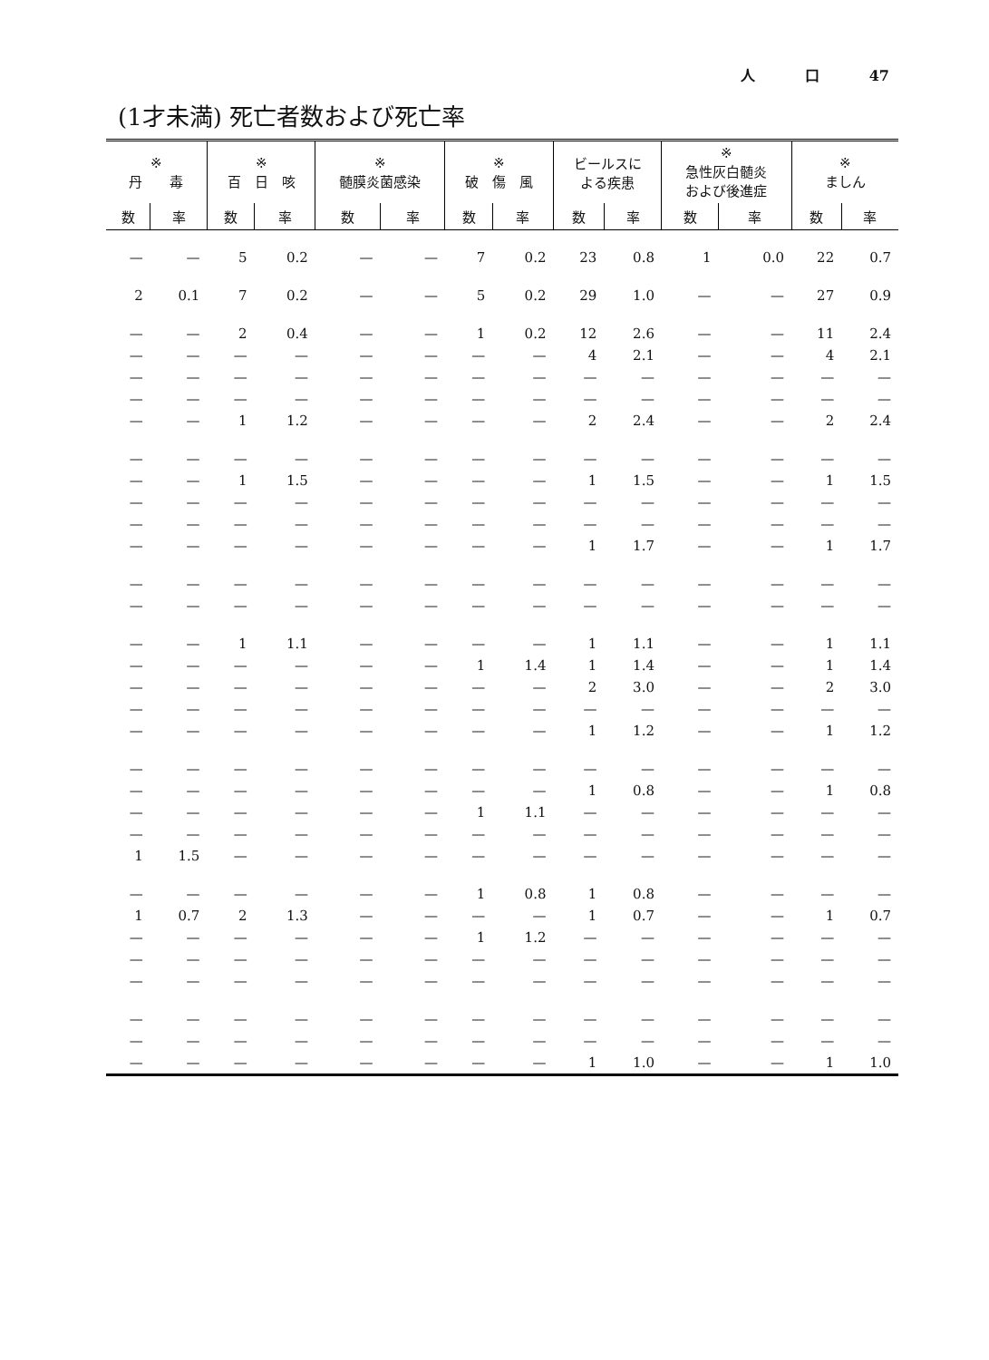人 口 47
(1才未満) 死亡者数および死亡率
| ※ 丹 毒 | | ※ 百 日 咳 | | ※ 髄膜炎菌感染 | | ※ 破 傷 風 | | ビールスに よる疾患 | | ※ 急性灰白髄炎 および後進症 | | ※ ましん | |
| --- | --- | --- | --- | --- | --- | --- | --- | --- | --- | --- | --- | --- | --- |
| 数 | 率 | 数 | 率 | 数 | 率 | 数 | 率 | 数 | 率 | 数 | 率 | 数 | 率 |
| — | — | 5 | 0.2 | — | — | 7 | 0.2 | 23 | 0.8 | 1 | 0.0 | 22 | 0.7 |
| 2 | 0.1 | 7 | 0.2 | — | — | 5 | 0.2 | 29 | 1.0 | — | — | 27 | 0.9 |
| — | — | 2 | 0.4 | — | — | 1 | 0.2 | 12 | 2.6 | — | — | 11 | 2.4 |
| — | — | — | — | — | — | — | — | 4 | 2.1 | — | — | 4 | 2.1 |
| — | — | — | — | — | — | — | — | — | — | — | — | — | — |
| — | — | — | — | — | — | — | — | — | — | — | — | — | — |
| — | — | 1 | 1.2 | — | — | — | — | 2 | 2.4 | — | — | 2 | 2.4 |
| — | — | — | — | — | — | — | — | — | — | — | — | — | — |
| — | — | 1 | 1.5 | — | — | — | — | 1 | 1.5 | — | — | 1 | 1.5 |
| — | — | — | — | — | — | — | — | — | — | — | — | — | — |
| — | — | — | — | — | — | — | — | — | — | — | — | — | — |
| — | — | — | — | — | — | — | — | 1 | 1.7 | — | — | 1 | 1.7 |
| — | — | — | — | — | — | — | — | — | — | — | — | — | — |
| — | — | — | — | — | — | — | — | — | — | — | — | — | — |
| — | — | 1 | 1.1 | — | — | — | — | 1 | 1.1 | — | — | 1 | 1.1 |
| — | — | — | — | — | — | 1 | 1.4 | 1 | 1.4 | — | — | 1 | 1.4 |
| — | — | — | — | — | — | — | — | 2 | 3.0 | — | — | 2 | 3.0 |
| — | — | — | — | — | — | — | — | — | — | — | — | — | — |
| — | — | — | — | — | — | — | — | 1 | 1.2 | — | — | 1 | 1.2 |
| — | — | — | — | — | — | — | — | — | — | — | — | — | — |
| — | — | — | — | — | — | — | — | 1 | 0.8 | — | — | 1 | 0.8 |
| — | — | — | — | — | — | 1 | 1.1 | — | — | — | — | — | — |
| — | — | — | — | — | — | — | — | — | — | — | — | — | — |
| 1 | 1.5 | — | — | — | — | — | — | — | — | — | — | — | — |
| — | — | — | — | — | — | 1 | 0.8 | 1 | 0.8 | — | — | — | — |
| 1 | 0.7 | 2 | 1.3 | — | — | — | — | 1 | 0.7 | — | — | 1 | 0.7 |
| — | — | — | — | — | — | 1 | 1.2 | — | — | — | — | — | — |
| — | — | — | — | — | — | — | — | — | — | — | — | — | — |
| — | — | — | — | — | — | — | — | — | — | — | — | — | — |
| — | — | — | — | — | — | — | — | — | — | — | — | — | — |
| — | — | — | — | — | — | — | — | — | — | — | — | — | — |
| — | — | — | — | — | — | — | — | 1 | 1.0 | — | — | 1 | 1.0 |